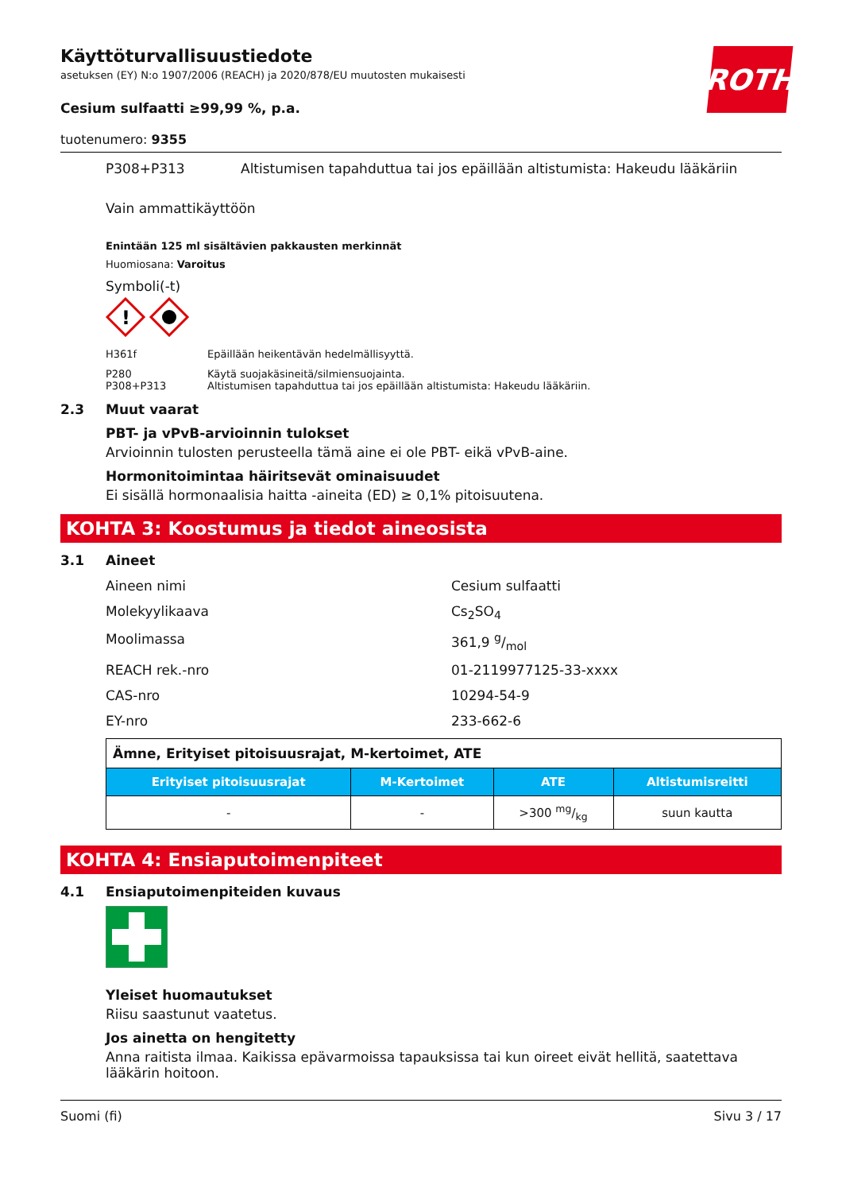ROTH
Käyttöturvallisuustiedote
asetuksen (EY) N:o 1907/2006 (REACH) ja 2020/878/EU muutosten mukaisesti
Cesium sulfaatti ≥99,99 %, p.a.
tuotenumero: 9355
P308+P313 Altistumisen tapahduttua tai jos epäillään altistumista: Hakeudu lääkäriin
Vain ammattikäyttöön
Enintään 125 ml sisältävien pakkausten merkinnät
Huomiosana: Varoitus
Symboli(-t)
!
H361f Epäillään heikentävän hedelmällisyyttä.
P280
P308+P313 Käytä suojakäsineitä/silmiensuojainta.
Altistumisen tapahduttua tai jos epäillään altistumista: Hakeudu lääkäriin.
2.3 Muut vaarat
PBT- ja vPvB-arvioinnin tulokset
Arvioinnin tulosten perusteella tämä aine ei ole PBT- eikä vPvB-aine.
Hormonitoimintaa häiritsevät ominaisuudet
Ei sisällä hormonaalisia haitta -aineita (ED) ≥ 0,1% pitoisuutena.
KOHTA 3: Koostumus ja tiedot aineosista
3.1 Aineet
Aineen nimi Cesium sulfaatti
Molekyylikaava Cs<sub>2</sub>SO<sub>4</sub>
Moolimassa 361,9 g/mol
REACH rek.-nro 01-2119977125-33-xxxx
CAS-nro 10294-54-9
EY-nro 233-662-6
| Ämne, Erityiset pitoisuusrajat, M-kertoimet, ATE | | | |
| Erityiset pitoisuusrajat | M-Kertoimet | ATE | Altistumisreitti |
| - | - | >300 mg/kg | suun kautta |
KOHTA 4: Ensiaputoimenpiteet
4.1 Ensiaputoimenpiteiden kuvaus
Yleiset huomautukset
Riisu saastunut vaatetus.
Jos ainetta on hengitetty
Anna raitista ilmaa. Kaikissa epävarmoissa tapauksissa tai kun oireet eivät hellitä, saatettava lääkärin hoitoon.
Suomi (fi) Sivu 3 / 17